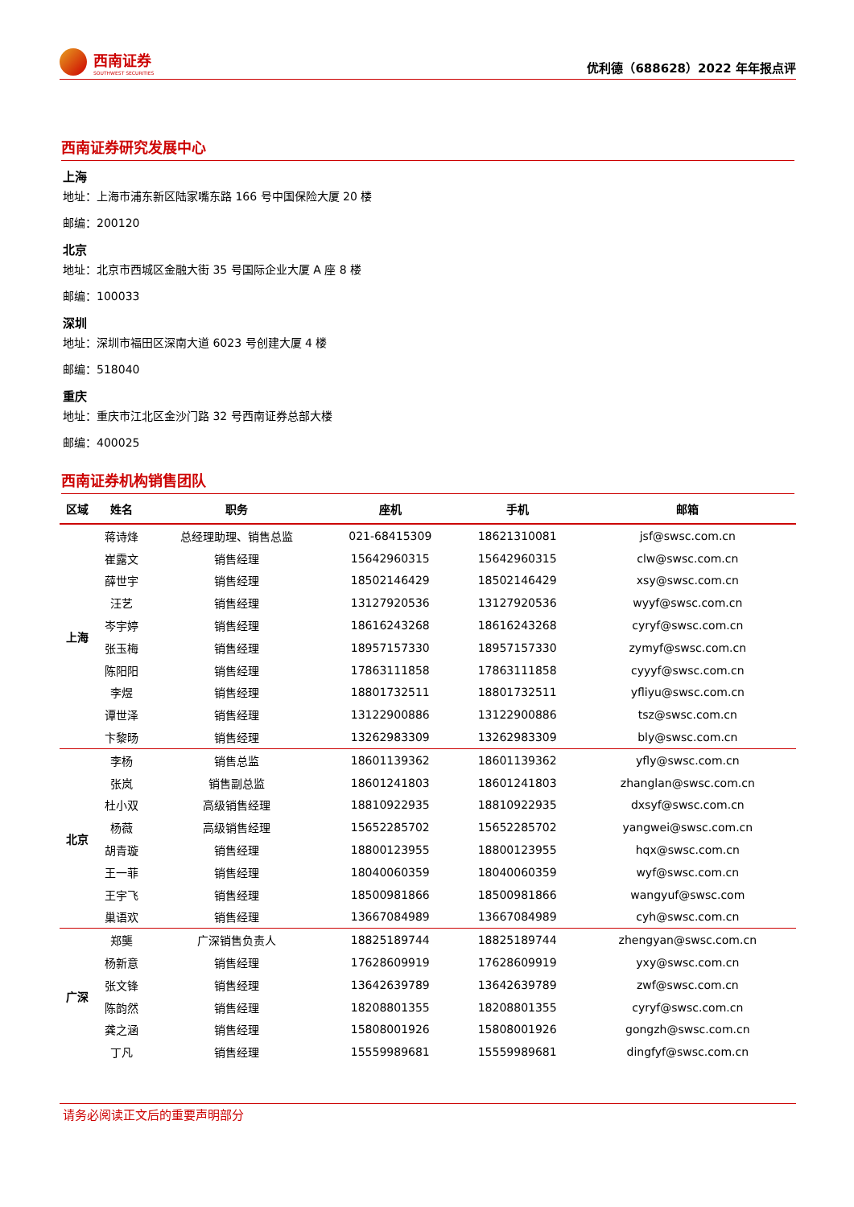西南证券
SOUTHWEST SECURITIES
优利德（688628）2022 年年报点评
西南证券研究发展中心
上海
地址：上海市浦东新区陆家嘴东路 166 号中国保险大厦 20 楼
邮编：200120
北京
地址：北京市西城区金融大街 35 号国际企业大厦 A 座 8 楼
邮编：100033
深圳
地址：深圳市福田区深南大道 6023 号创建大厦 4 楼
邮编：518040
重庆
地址：重庆市江北区金沙门路 32 号西南证券总部大楼
邮编：400025
西南证券机构销售团队
| 区域 | 姓名 | 职务 | 座机 | 手机 | 邮箱 |
| --- | --- | --- | --- | --- | --- |
| 上海 | 蒋诗烽 | 总经理助理、销售总监 | 021-68415309 | 18621310081 | jsf@swsc.com.cn |
| | 崔露文 | 销售经理 | 15642960315 | 15642960315 | clw@swsc.com.cn |
| | 薛世宇 | 销售经理 | 18502146429 | 18502146429 | xsy@swsc.com.cn |
| | 汪艺 | 销售经理 | 13127920536 | 13127920536 | wyyf@swsc.com.cn |
| | 岑宇婷 | 销售经理 | 18616243268 | 18616243268 | cyryf@swsc.com.cn |
| | 张玉梅 | 销售经理 | 18957157330 | 18957157330 | zymyf@swsc.com.cn |
| | 陈阳阳 | 销售经理 | 17863111858 | 17863111858 | cyyyf@swsc.com.cn |
| | 李煜 | 销售经理 | 18801732511 | 18801732511 | yfliyu@swsc.com.cn |
| | 谭世泽 | 销售经理 | 13122900886 | 13122900886 | tsz@swsc.com.cn |
| | 卞黎旸 | 销售经理 | 13262983309 | 13262983309 | bly@swsc.com.cn |
| 北京 | 李杨 | 销售总监 | 18601139362 | 18601139362 | yfly@swsc.com.cn |
| | 张岚 | 销售副总监 | 18601241803 | 18601241803 | zhanglan@swsc.com.cn |
| | 杜小双 | 高级销售经理 | 18810922935 | 18810922935 | dxsyf@swsc.com.cn |
| | 杨薇 | 高级销售经理 | 15652285702 | 15652285702 | yangwei@swsc.com.cn |
| | 胡青璇 | 销售经理 | 18800123955 | 18800123955 | hqx@swsc.com.cn |
| | 王一菲 | 销售经理 | 18040060359 | 18040060359 | wyf@swsc.com.cn |
| | 王宇飞 | 销售经理 | 18500981866 | 18500981866 | wangyuf@swsc.com |
| | 巢语欢 | 销售经理 | 13667084989 | 13667084989 | cyh@swsc.com.cn |
| 广深 | 郑龑 | 广深销售负责人 | 18825189744 | 18825189744 | zhengyan@swsc.com.cn |
| | 杨新意 | 销售经理 | 17628609919 | 17628609919 | yxy@swsc.com.cn |
| | 张文锋 | 销售经理 | 13642639789 | 13642639789 | zwf@swsc.com.cn |
| | 陈韵然 | 销售经理 | 18208801355 | 18208801355 | cyryf@swsc.com.cn |
| | 龚之涵 | 销售经理 | 15808001926 | 15808001926 | gongzh@swsc.com.cn |
| | 丁凡 | 销售经理 | 15559989681 | 15559989681 | dingfyf@swsc.com.cn |
请务必阅读正文后的重要声明部分